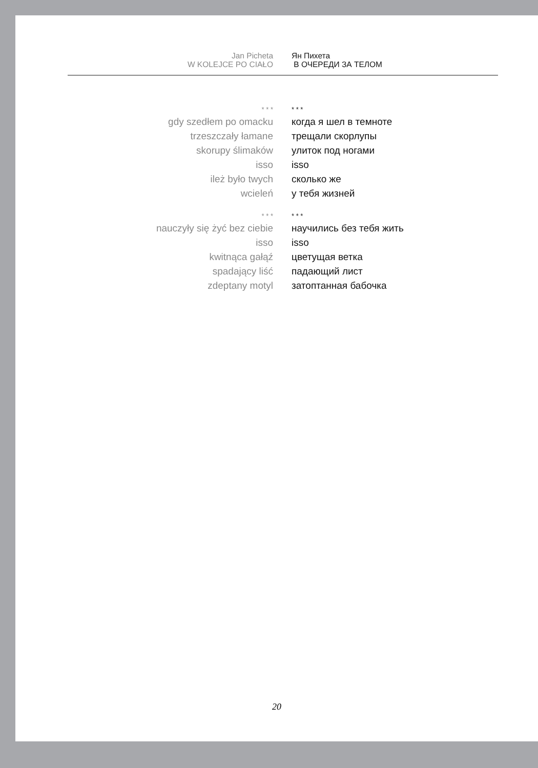| Jan Picheta W KOLEJCE PO CIAŁO | Ян Пихета В ОЧЕРЕДИ ЗА ТЕЛОМ |
| * * * | * * * |
| gdy szedłem po omacku | когда я шел в темноте |
| trzeszczały łamane | трещали скорлупы |
| skorupy ślimaków | улиток под ногами |
| isso | isso |
| ileż było twych | сколько же |
| wcieleń | у тебя жизней |
| * * * | * * * |
| nauczyły się żyć bez ciebie | научились без тебя жить |
| isso | isso |
| kwitnąca gałąź | цветущая ветка |
| spadający liść | падающий лист |
| zdeptany motyl | затоптанная бабочка |
20